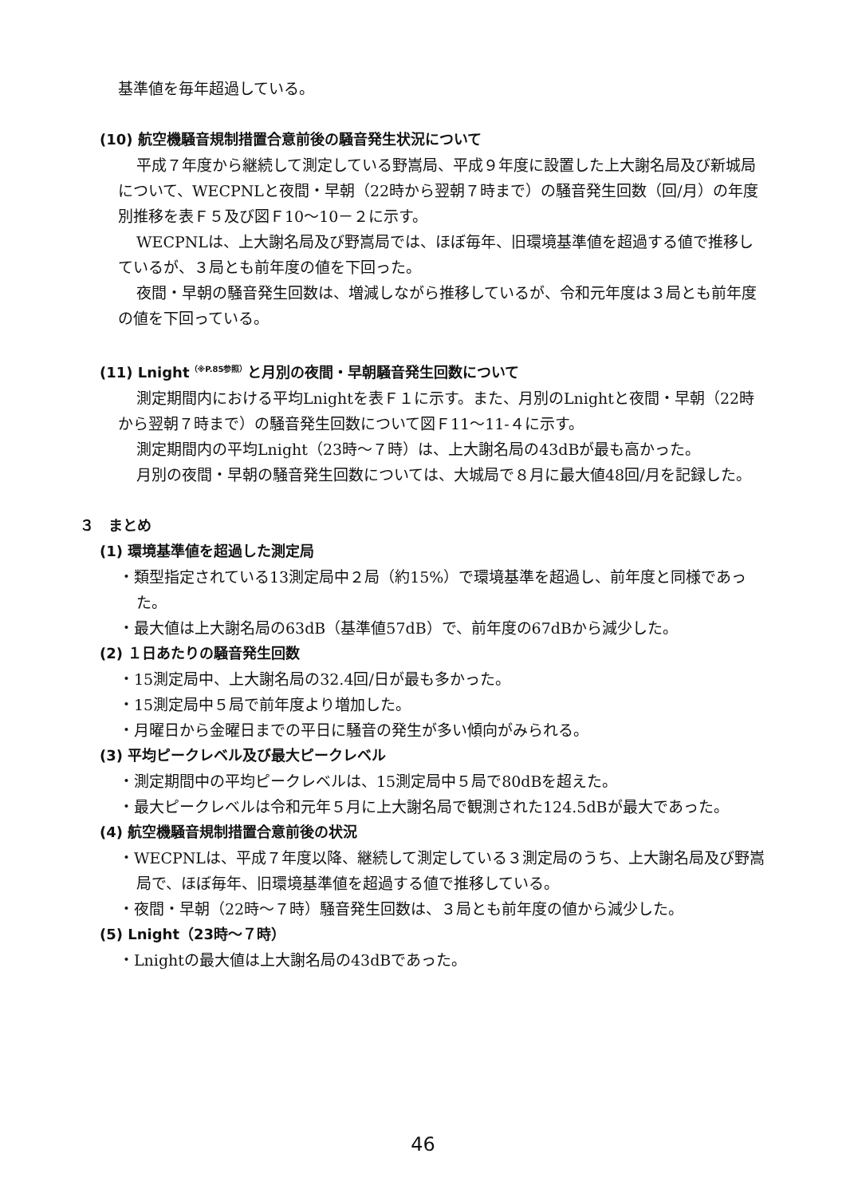基準値を毎年超過している。
(10) 航空機騒音規制措置合意前後の騒音発生状況について
平成７年度から継続して測定している野嵩局、平成９年度に設置した上大謝名局及び新城局について、WECPNLと夜間・早朝（22時から翌朝７時まで）の騒音発生回数（回/月）の年度別推移を表Ｆ５及び図Ｆ10〜10－２に示す。
WECPNLは、上大謝名局及び野嵩局では、ほぼ毎年、旧環境基準値を超過する値で推移しているが、３局とも前年度の値を下回った。
夜間・早朝の騒音発生回数は、増減しながら推移しているが、令和元年度は３局とも前年度の値を下回っている。
(11) Lnight<sup>（※P.85参照）</sup>と月別の夜間・早朝騒音発生回数について
測定期間内における平均Lnightを表Ｆ１に示す。また、月別のLnightと夜間・早朝（22時から翌朝７時まで）の騒音発生回数について図Ｆ11〜11-４に示す。
測定期間内の平均Lnight（23時〜７時）は、上大謝名局の43dBが最も高かった。
月別の夜間・早朝の騒音発生回数については、大城局で８月に最大値48回/月を記録した。
３　まとめ
(1) 環境基準値を超過した測定局
・類型指定されている13測定局中２局（約15%）で環境基準を超過し、前年度と同様であった。
・最大値は上大謝名局の63dB（基準値57dB）で、前年度の67dBから減少した。
(2) １日あたりの騒音発生回数
・15測定局中、上大謝名局の32.4回/日が最も多かった。
・15測定局中５局で前年度より増加した。
・月曜日から金曜日までの平日に騒音の発生が多い傾向がみられる。
(3) 平均ピークレベル及び最大ピークレベル
・測定期間中の平均ピークレベルは、15測定局中５局で80dBを超えた。
・最大ピークレベルは令和元年５月に上大謝名局で観測された124.5dBが最大であった。
(4) 航空機騒音規制措置合意前後の状況
・WECPNLは、平成７年度以降、継続して測定している３測定局のうち、上大謝名局及び野嵩局で、ほぼ毎年、旧環境基準値を超過する値で推移している。
・夜間・早朝（22時〜７時）騒音発生回数は、３局とも前年度の値から減少した。
(5) Lnight（23時〜７時）
・Lnightの最大値は上大謝名局の43dBであった。
46